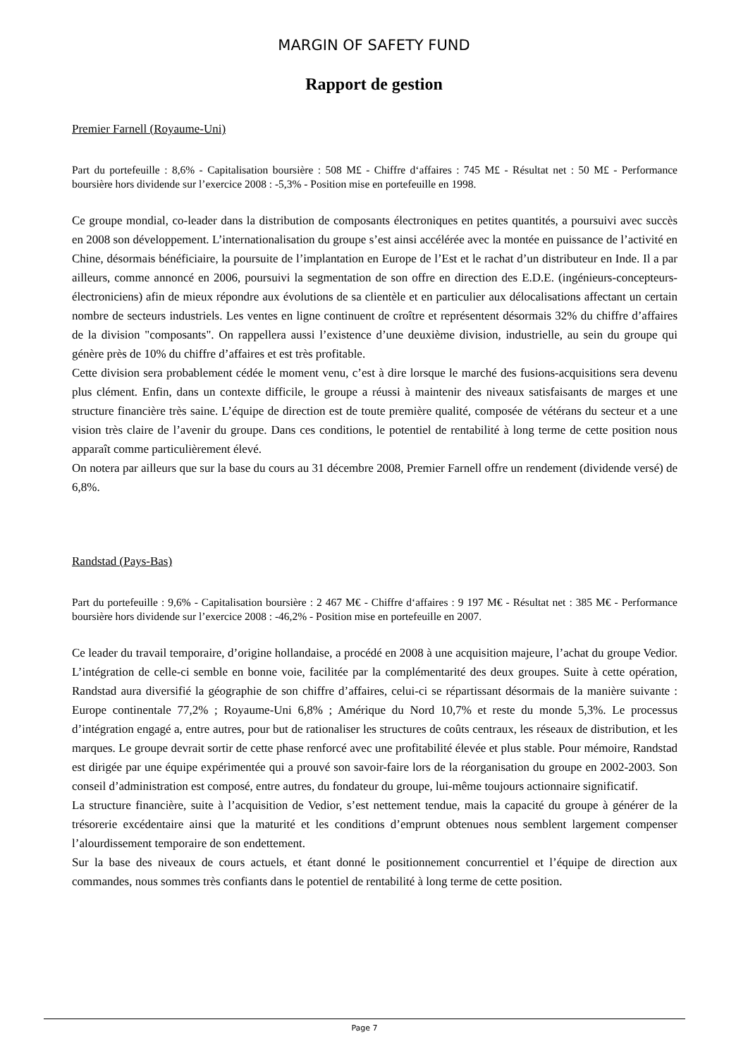MARGIN OF SAFETY FUND
Rapport de gestion
Premier Farnell (Royaume-Uni)
Part du portefeuille : 8,6% - Capitalisation boursière : 508 M£ - Chiffre d‘affaires : 745 M£ - Résultat net : 50 M£ - Performance boursière hors dividende sur l’exercice 2008 : -5,3% - Position mise en portefeuille en 1998.
Ce groupe mondial, co-leader dans la distribution de composants électroniques en petites quantités, a poursuivi avec succès en 2008 son développement. L’internationalisation du groupe s’est ainsi accélérée avec la montée en puissance de l’activité en Chine, désormais bénéficiaire, la poursuite de l’implantation en Europe de l’Est et le rachat d’un distributeur en Inde. Il a par ailleurs, comme annoncé en 2006, poursuivi la segmentation de son offre en direction des E.D.E. (ingénieurs-concepteurs-électroniciens) afin de mieux répondre aux évolutions de sa clientèle et en particulier aux délocalisations affectant un certain nombre de secteurs industriels. Les ventes en ligne continuent de croître et représentent désormais 32% du chiffre d’affaires de la division "composants". On rappellera aussi l’existence d’une deuxième division, industrielle, au sein du groupe qui génère près de 10% du chiffre d’affaires et est très profitable.
Cette division sera probablement cédée le moment venu, c’est à dire lorsque le marché des fusions-acquisitions sera devenu plus clément. Enfin, dans un contexte difficile, le groupe a réussi à maintenir des niveaux satisfaisants de marges et une structure financière très saine. L’équipe de direction est de toute première qualité, composée de vétérans du secteur et a une vision très claire de l’avenir du groupe. Dans ces conditions, le potentiel de rentabilité à long terme de cette position nous apparaît comme particulièrement élevé.
On notera par ailleurs que sur la base du cours au 31 décembre 2008, Premier Farnell offre un rendement (dividende versé) de 6,8%.
Randstad (Pays-Bas)
Part du portefeuille : 9,6% - Capitalisation boursière : 2 467 M€ - Chiffre d‘affaires : 9 197 M€ - Résultat net : 385 M€ - Performance boursière hors dividende sur l’exercice 2008 : -46,2% - Position mise en portefeuille en 2007.
Ce leader du travail temporaire, d’origine hollandaise, a procédé en 2008 à une acquisition majeure, l’achat du groupe Vedior. L’intégration de celle-ci semble en bonne voie, facilitée par la complémentarité des deux groupes. Suite à cette opération, Randstad aura diversifié la géographie de son chiffre d’affaires, celui-ci se répartissant désormais de la manière suivante : Europe continentale 77,2% ; Royaume-Uni 6,8% ; Amérique du Nord 10,7% et reste du monde 5,3%. Le processus d’intégration engagé a, entre autres, pour but de rationaliser les structures de coûts centraux, les réseaux de distribution, et les marques. Le groupe devrait sortir de cette phase renforcé avec une profitabilité élevée et plus stable. Pour mémoire, Randstad est dirigée par une équipe expérimentée qui a prouvé son savoir-faire lors de la réorganisation du groupe en 2002-2003. Son conseil d’administration est composé, entre autres, du fondateur du groupe, lui-même toujours actionnaire significatif.
La structure financière, suite à l’acquisition de Vedior, s’est nettement tendue, mais la capacité du groupe à générer de la trésorerie excédentaire ainsi que la maturité et les conditions d’emprunt obtenues nous semblent largement compenser l’alourdissement temporaire de son endettement.
Sur la base des niveaux de cours actuels, et étant donné le positionnement concurrentiel et l’équipe de direction aux commandes, nous sommes très confiants dans le potentiel de rentabilité à long terme de cette position.
Page 7